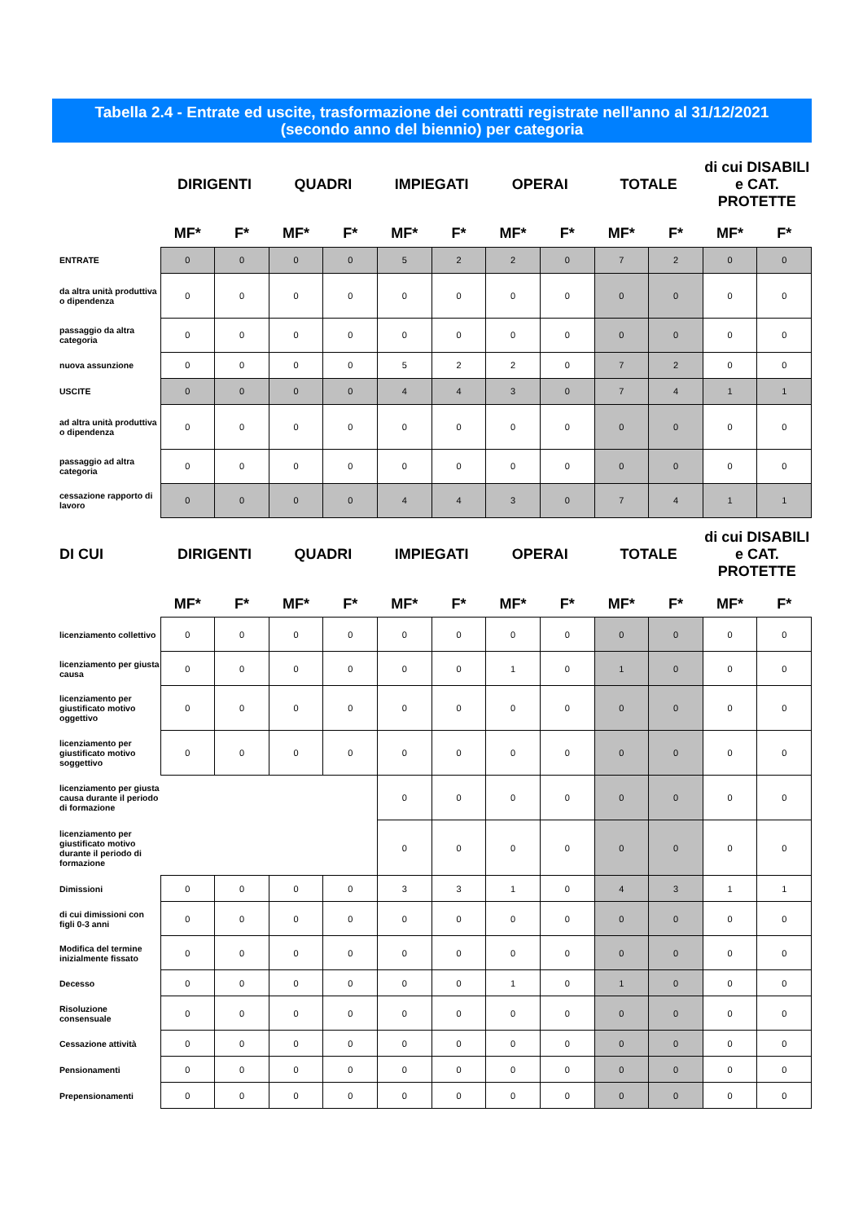Tabella 2.4 - Entrate ed uscite, trasformazione dei contratti registrate nell'anno al 31/12/2021 (secondo anno del biennio) per categoria
| | DIRIGENTI | | QUADRI | | IMPIEGATI | | OPERAI | | TOTALE | | di cui DISABILI e CAT. PROTETTE | |
| --- | --- | --- | --- | --- | --- | --- | --- | --- | --- | --- | --- | --- |
| | MF* | F* | MF* | F* | MF* | F* | MF* | F* | MF* | F* | MF* | F* |
| ENTRATE | 0 | 0 | 0 | 0 | 5 | 2 | 2 | 0 | 7 | 2 | 0 | 0 |
| da altra unità produttiva o dipendenza | 0 | 0 | 0 | 0 | 0 | 0 | 0 | 0 | 0 | 0 | 0 | 0 |
| passaggio da altra categoria | 0 | 0 | 0 | 0 | 0 | 0 | 0 | 0 | 0 | 0 | 0 | 0 |
| nuova assunzione | 0 | 0 | 0 | 0 | 5 | 2 | 2 | 0 | 7 | 2 | 0 | 0 |
| USCITE | 0 | 0 | 0 | 0 | 4 | 4 | 3 | 0 | 7 | 4 | 1 | 1 |
| ad altra unità produttiva o dipendenza | 0 | 0 | 0 | 0 | 0 | 0 | 0 | 0 | 0 | 0 | 0 | 0 |
| passaggio ad altra categoria | 0 | 0 | 0 | 0 | 0 | 0 | 0 | 0 | 0 | 0 | 0 | 0 |
| cessazione rapporto di lavoro | 0 | 0 | 0 | 0 | 4 | 4 | 3 | 0 | 7 | 4 | 1 | 1 |
| DI CUI | DIRIGENTI | | QUADRI | | IMPIEGATI | | OPERAI | | TOTALE | | di cui DISABILI e CAT. PROTETTE | |
| | MF* | F* | MF* | F* | MF* | F* | MF* | F* | MF* | F* | MF* | F* |
| licenziamento collettivo | 0 | 0 | 0 | 0 | 0 | 0 | 0 | 0 | 0 | 0 | 0 | 0 |
| licenziamento per giusta causa | 0 | 0 | 0 | 0 | 0 | 0 | 1 | 0 | 1 | 0 | 0 | 0 |
| licenziamento per giustificato motivo oggettivo | 0 | 0 | 0 | 0 | 0 | 0 | 0 | 0 | 0 | 0 | 0 | 0 |
| licenziamento per giustificato motivo soggettivo | 0 | 0 | 0 | 0 | 0 | 0 | 0 | 0 | 0 | 0 | 0 | 0 |
| licenziamento per giusta causa durante il periodo di formazione | | | | | 0 | 0 | 0 | 0 | 0 | 0 | 0 | 0 |
| licenziamento per giustificato motivo durante il periodo di formazione | | | | | 0 | 0 | 0 | 0 | 0 | 0 | 0 | 0 |
| Dimissioni | 0 | 0 | 0 | 0 | 3 | 3 | 1 | 0 | 4 | 3 | 1 | 1 |
| di cui dimissioni con figli 0-3 anni | 0 | 0 | 0 | 0 | 0 | 0 | 0 | 0 | 0 | 0 | 0 | 0 |
| Modifica del termine inizialmente fissato | 0 | 0 | 0 | 0 | 0 | 0 | 0 | 0 | 0 | 0 | 0 | 0 |
| Decesso | 0 | 0 | 0 | 0 | 0 | 0 | 1 | 0 | 1 | 0 | 0 | 0 |
| Risoluzione consensuale | 0 | 0 | 0 | 0 | 0 | 0 | 0 | 0 | 0 | 0 | 0 | 0 |
| Cessazione attività | 0 | 0 | 0 | 0 | 0 | 0 | 0 | 0 | 0 | 0 | 0 | 0 |
| Pensionamenti | 0 | 0 | 0 | 0 | 0 | 0 | 0 | 0 | 0 | 0 | 0 | 0 |
| Prepensionamenti | 0 | 0 | 0 | 0 | 0 | 0 | 0 | 0 | 0 | 0 | 0 | 0 |